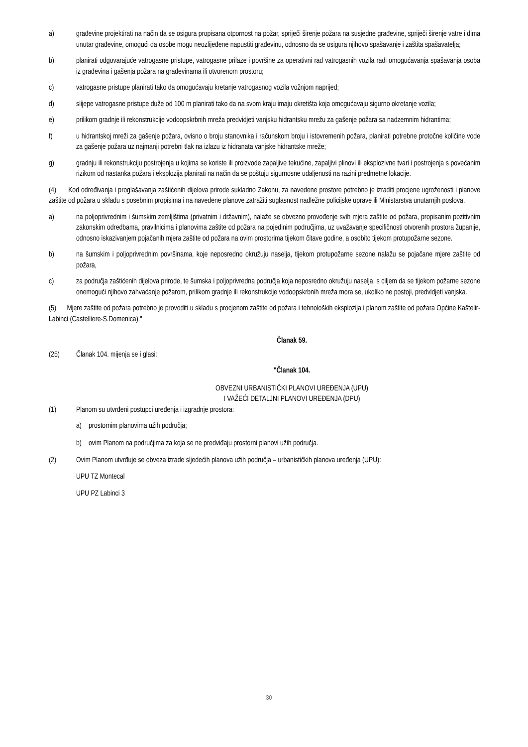a) građevine projektirati na način da se osigura propisana otpornost na požar, spriječi širenje požara na susjedne građevine, spriječi širenje vatre i dima unutar građevine, omogući da osobe mogu neozlijeđene napustiti građevinu, odnosno da se osigura njihovo spašavanje i zaštita spašavatelja;
b) planirati odgovarajuće vatrogasne pristupe, vatrogasne prilaze i površine za operativni rad vatrogasnih vozila radi omogućavanja spašavanja osoba iz građevina i gašenja požara na građevinama ili otvorenom prostoru;
c) vatrogasne pristupe planirati tako da omogućavaju kretanje vatrogasnog vozila vožnjom naprijed;
d) slijepe vatrogasne pristupe duže od 100 m planirati tako da na svom kraju imaju okretišta koja omogućavaju sigurno okretanje vozila;
e) prilikom gradnje ili rekonstrukcije vodoopskrbnih mreža predvidjeti vanjsku hidrantsku mrežu za gašenje požara sa nadzemnim hidrantima;
f) u hidrantskoj mreži za gašenje požara, ovisno o broju stanovnika i računskom broju i istovremenih požara, planirati potrebne protočne količine vode za gašenje požara uz najmanji potrebni tlak na izlazu iz hidranata vanjske hidrantske mreže;
g) gradnju ili rekonstrukciju postrojenja u kojima se koriste ili proizvode zapaljive tekućine, zapaljivi plinovi ili eksplozivne tvari i postrojenja s povećanim rizikom od nastanka požara i eksplozija planirati na način da se poštuju sigurnosne udaljenosti na razini predmetne lokacije.
(4) Kod određivanja i proglašavanja zaštićenih dijelova prirode sukladno Zakonu, za navedene prostore potrebno je izraditi procjene ugroženosti i planove zaštite od požara u skladu s posebnim propisima i na navedene planove zatražiti suglasnost nadležne policijske uprave ili Ministarstva unutarnjih poslova.
a) na poljoprivrednim i šumskim zemljištima (privatnim i državnim), nalaže se obvezno provođenje svih mjera zaštite od požara, propisanim pozitivnim zakonskim odredbama, pravilnicima i planovima zaštite od požara na pojedinim područjima, uz uvažavanje specifičnosti otvorenih prostora županije, odnosno iskazivanjem pojačanih mjera zaštite od požara na ovim prostorima tijekom čitave godine, a osobito tijekom protupožarne sezone.
b) na šumskim i poljoprivrednim površinama, koje neposredno okružuju naselja, tijekom protupožarne sezone nalažu se pojačane mjere zaštite od požara,
c) za područja zaštićenih dijelova prirode, te šumska i poljoprivredna područja koja neposredno okružuju naselja, s ciljem da se tijekom požarne sezone onemogući njihovo zahvaćanje požarom, prilikom gradnje ili rekonstrukcije vodoopskrbnih mreža mora se, ukoliko ne postoji, predvidjeti vanjska.
(5) Mjere zaštite od požara potrebno je provoditi u skladu s procjenom zaštite od požara i tehnoloških eksplozija i planom zaštite od požara Općine Kaštelir-Labinci (Castelliere-S.Domenica)."
Članak 59.
(25) Članak 104. mijenja se i glasi:
"Članak 104.
OBVEZNI URBANISTIČKI PLANOVI UREĐENJA (UPU)
I VAŽEĆI DETALJNI PLANOVI UREĐENJA (DPU)
(1) Planom su utvrđeni postupci uređenja i izgradnje prostora:
a) prostornim planovima užih područja;
b) ovim Planom na područjima za koja se ne predviđaju prostorni planovi užih područja.
(2) Ovim Planom utvrđuje se obveza izrade sljedećih planova užih područja – urbanističkih planova uređenja (UPU):
UPU TZ Montecal
UPU PZ Labinci 3
30